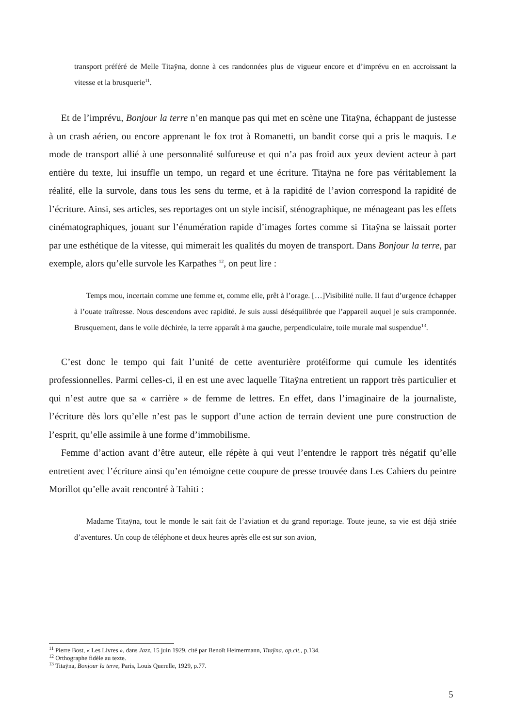transport préféré de Melle Titaÿna, donne à ces randonnées plus de vigueur encore et d’imprévu en en accroissant la vitesse et la brusquerie<sup>11</sup>.
Et de l’imprévu, Bonjour la terre n’en manque pas qui met en scène une Titaÿna, échappant de justesse à un crash aérien, ou encore apprenant le fox trot à Romanetti, un bandit corse qui a pris le maquis. Le mode de transport allié à une personnalité sulfureuse et qui n’a pas froid aux yeux devient acteur à part entière du texte, lui insuffle un tempo, un regard et une écriture. Titaÿna ne fore pas véritablement la réalité, elle la survole, dans tous les sens du terme, et à la rapidité de l’avion correspond la rapidité de l’écriture. Ainsi, ses articles, ses reportages ont un style incisif, sténographique, ne ménageant pas les effets cinématographiques, jouant sur l’énumération rapide d’images fortes comme si Titaÿna se laissait porter par une esthétique de la vitesse, qui mimerait les qualités du moyen de transport. Dans Bonjour la terre, par exemple, alors qu’elle survole les Karpathes <sup>12</sup>, on peut lire :
Temps mou, incertain comme une femme et, comme elle, prêt à l’orage. […]Visibilité nulle. Il faut d’urgence échapper à l’ouate traîtresse. Nous descendons avec rapidité. Je suis aussi déséquilibrée que l’appareil auquel je suis cramponnée. Brusquement, dans le voile déchirée, la terre apparaît à ma gauche, perpendiculaire, toile murale mal suspendue<sup>13</sup>.
C’est donc le tempo qui fait l’unité de cette aventurière protéiforme qui cumule les identités professionnelles. Parmi celles-ci, il en est une avec laquelle Titaÿna entretient un rapport très particulier et qui n’est autre que sa « carrière » de femme de lettres. En effet, dans l’imaginaire de la journaliste, l’écriture dès lors qu’elle n’est pas le support d’une action de terrain devient une pure construction de l’esprit, qu’elle assimile à une forme d’immobilisme.
Femme d’action avant d’être auteur, elle répète à qui veut l’entendre le rapport très négatif qu’elle entretient avec l’écriture ainsi qu’en témoigne cette coupure de presse trouvée dans Les Cahiers du peintre Morillot qu’elle avait rencontré à Tahiti :
Madame Titaÿna, tout le monde le sait fait de l’aviation et du grand reportage. Toute jeune, sa vie est déjà striée d’aventures. Un coup de téléphone et deux heures après elle est sur son avion,
<sup>11</sup> Pierre Bost, « Les Livres », dans Jazz, 15 juin 1929, cité par Benoît Heimermann, Titaÿna, op.cit., p.134.
<sup>12</sup> Orthographe fidèle au texte.
<sup>13</sup> Titaÿna, Bonjour la terre, Paris, Louis Querelle, 1929, p.77.
5